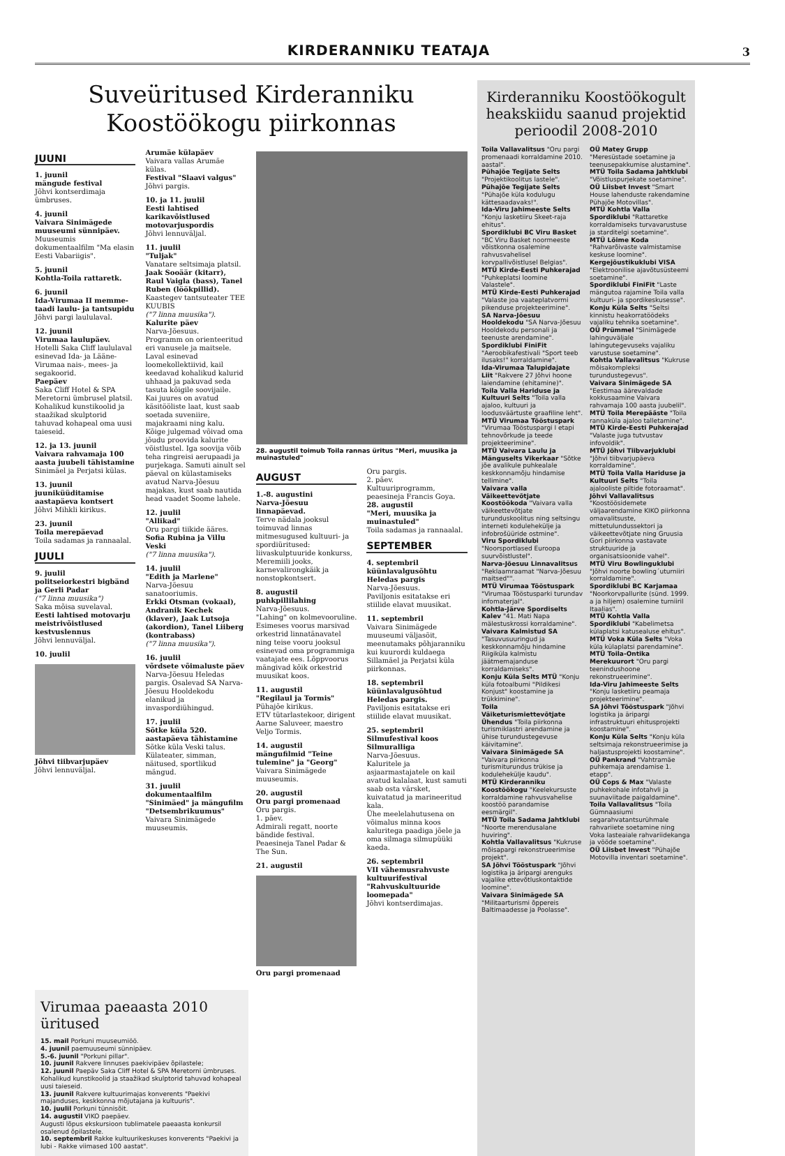KIRDERANNIKU TEATAJA
3
Suveüritused Kirderanniku Koostöökogu piirkonnas
JUUNI
1. juunil
mängude festival
Jõhvi kontserdimaja ümbruses.
4. juunil
Vaivara Sinimägede muuseumi sünnipäev.
Muuseumis dokumentaalfilm "Ma elasin Eesti Vabariigis".
5. juunil
Kohtla-Toila rattaretk.
6. juunil
Ida-Virumaa II memme-taadi laulu- ja tantsupidu
Jõhvi pargi laululaval.
12. juunil
Virumaa laulupäev.
Hotelli Saka Cliff laululaval esinevad Ida- ja Lääne-Virumaa nais-, mees- ja segakoorid.
Paepäev
Saka Cliff Hotel & SPA Meretorni ümbrusel platsil.
Kohalikud kunstikoolid ja staažikad skulptorid tahuvad kohapeal oma uusi taieseid.
12. ja 13. juunil
Vaivara rahvamaja 100 aasta juubeli tähistamine
Sinimäel ja Perjatsi külas.
13. juunil
juunikü­üditamise aastapäeva kontsert
Jõhvi Mihkli kirikus.
23. juunil
Toila merepäevad
Toila sadamas ja rannaalal.
JUULI
9. juulil
politseiorkestri bigbänd ja Gerli Padar
("7 linna muusika")
Saka mõisa suvelaval.
Eesti lahtised motovarju meistrivõistlused kestvuslennus
Jõhvi lennuväljal.
10. juulil
Jõhvi tiibvarjupäev
Jõhvi lennuväljal.
Arumäe külapäev
Vaivara vallas Arumäe külas.
Festival "Slaavi valgus"
Jõhvi pargis.
10. ja 11. juulil
Eesti lahtised karikavõistlused motovarjuspordis
Jõhvi lennuväljal.
11. juulil
"Tuljak"
Vanatare seltsimaja platsil.
Jaak Sooäär (kitarr), Raul Vaigla (bass), Tanel Ruben (löökpillid).
Kaastegev tantsuteater TEE KUUBIS
("7 linna muusika").
Kalurite päev
Narva-Jõesuus.
Programm on orienteeritud eri vanusele ja maitsele. Laval esinevad loomekollektiivid, kail keedavad kohalikud kalurid uhhaad ja pakuvad seda tasuta kõigile soovijaile.
Kai juures on avatud käsitööliste laat, kust saab soetada suveniire, majakraami ning kalu.
Kõige julgemad võivad oma jõudu proovida kalurite võistlustel. Iga soovija võib teha ringreisi aerupaadi ja purjekaga. Samuti ainult sel päeval on külastamiseks avatud Narva-Jõesuu majakas, kust saab nautida head vaadet Soome lahele.
12. juulil
"Allikad"
Oru pargi tiikide ääres.
Sofia Rubina ja Villu Veski
("7 linna muusika").
14. juulil
"Edith ja Marlene"
Narva-Jõesuu sanatooriumis.
Erkki Otsman (vokaal), Andranik Kechek (klaver), Jaak Lutsoja (akordion), Tanel Liiberg (kontrabass)
("7 linna muusika").
16. juulil
võrdsete võimaluste päev
Narva-Jõesuu Heledas pargis. Osalevad SA Narva-Jõesuu Hooldekodu elanikud ja invaspordiühingud.
17. juulil
Sõtke küla 520. aastapäeva tähistamine
Sõtke küla Veski talus.
Külateater, simman, näitused, sportlikud mängud.
31. juulil
dokumentaalfilm "Sinimäed" ja mängufilm "Detsembrikuumus"
Vaivara Sinimägede muuseumis.
28. augustil toimub Toila rannas üritus "Meri, muusika ja muinastuled"
AUGUST
1.-8. augustini
Narva-Jõesuu linnapäevad.
Terve nädala jooksul toimuvad linnas mitmesugused kultuuri- ja spordiüritused: liivaskulptuuride konkurss, Meremiili jooks, karnevalirongkäik ja nonstopkontsert.
8. augustil
puhkpillilahing
Narva-Jõesuus.
"Lahing" on kolmevooruline. Esimeses voorus marsivad orkestrid linnatänavatel ning teise vooru jooksul esinevad oma programmiga vaatajate ees. Lõppvoorus mängivad kõik orkestrid muusikat koos.
11. augustil
"Regilaul ja Tormis"
Pühajõe kirikus.
ETV tütarlastekoor, dirigent Aarne Saluveer, maestro Veljo Tormis.
14. augustil
mängufilmid "Teine tulemine" ja "Georg"
Vaivara Sinimägede muuseumis.
20. augustil
Oru pargi promenaad
Oru pargis.
1. päev.
Admirali regatt, noorte bändide festival.
Peaesineja Tanel Padar & The Sun.
21. augustil
Oru pargi promenaad
Oru pargis.
2. päev.
Kultuuriprogramm, peaesineja Francis Goya.
28. augustil
"Meri, muusika ja muinastuled"
Toila sadamas ja rannaalal.
SEPTEMBER
4. septembril
küünlavalgusõhtu Heledas pargis
Narva-Jõesuus.
Paviljonis esitatakse eri stiilide elavat muusikat.
11. septembril
Vaivara Sinimägede muuseumi väljasõit, meenutamaks põhjaranniku kui kuurordi kuldaega
Sillamäel ja Perjatsi küla piirkonnas.
18. septembril
küünlavalgusõhtud Heledas pargis.
Paviljonis esitatakse eri stiilide elavat muusikat.
25. septembril
Silmufestival koos Silmuralliga
Narva-Jõesuus.
Kaluritele ja asjaarmastajatele on kail avatud kalalaat, kust samuti saab osta värsket, kuivatatud ja marineeritud kala.
Ühe meelelahutusena on võimalus minna koos kaluritega paadiga jõele ja oma silmaga silmupüüki kaeda.
26. septembril
VII vähemusrahvuste kultuurifestival
"Rahvuskultuuride loomepada"
Jõhvi kontserdimajas.
Virumaa paeaasta 2010 üritused
15. mail Porkuni muuseumiöö.
4. juunil paemuuseumi sünnipäev.
5.-6. juunil "Porkuni pillar".
10. juunil Rakvere linnuses paekivipäev õpilastele;
12. juunil Paepäv Saka Cliff Hotel & SPA Meretorni ümbruses. Kohalikud kunstikoolid ja staažikad skulptorid tahuvad kohapeal uusi taieseid.
13. juunil Rakvere kultuurimajas konverents "Paekivi majanduses, keskkonna mõjutajana ja kultuuris".
10. juulil Porkuni tünnisõit.
14. augustil VIKO paepäev.
Augusti lõpus ekskursioon tublimatele paeaasta konkursil osalenud õpilastele.
10. septembril Rakke kultuurikeskuses konverents "Paekivi ja lubi - Rakke viimased 100 aastat".
Kirderanniku Koostöökogult heakskiidu saanud projektid perioodil 2008-2010
Toila Vallavalitsus "Oru pargi promenaadi korraldamine 2010. aastal".
Pühajõe Tegijate Selts "Projektikoolitus lastele".
Pühajõe Tegijate Selts "Pühajõe küla kodulugu kättesaadavaks!".
Ida-Viru Jahimeeste Selts "Konju lasketiiru Skeet-raja ehitus".
Spordiklubi BC Viru Basket "BC Viru Basket noormeeste võistkonna osalemine rahvusvahelisel korvpallivõistlusel Belgias".
MTÜ Kirde-Eesti Puhkerajad "Puhkeplatsi loomine Valastele".
MTÜ Kirde-Eesti Puhkerajad "Valaste joa vaateplatvormi pikenduse projekteerimine".
SA Narva-Jõesuu Hooldekodu "SA Narva-Jõesuu Hooldekodu personali ja teenuste arendamine".
Spordiklubi FiniFit "Aeroobikafestivali "Sport teeb ilusaks!" korraldamine".
Ida-Virumaa Talupidajate Liit "Rakvere 27 Jõhvi hoone laiendamine (ehitamine)".
Toila Valla Hariduse ja Kultuuri Selts "Toila valla ajaloo, kultuuri ja loodusväärtuste graafiline leht".
MTÜ Virumaa Tööstuspark "Virumaa Tööstuspargi I etapi tehnovõrkude ja teede projekteerimine".
MTÜ Vaivara Laulu ja Mänguselts Vikerkaar "Sõtke jõe avalikule puhkealale keskkonnamõju hindamise tellimine".
Vaivara valla Väikeettevõtjate Koostöökoda "Vaivara valla väikeettevõtjate turunduskoolitus ning seltsingu interneti kodulehekülje ja infobrošüüride ostmine".
Viru Spordiklubi "Noorsportlased Euroopa suurvõistlustel".
Narva-Jõesuu Linnavalitsus "Reklaamraamat "Narva-Jõesuu maitsed"".
MTÜ Virumaa Tööstuspark "Virumaa Tööstusparki turundav infomaterjal".
Kohtla-Järve Spordiselts Kalev "41. Mati Napa mälestuskrossi korraldamine".
Vaivara Kalmistud SA "Tasuvusuuringud ja keskkonnamõju hindamine Riigiküla kalmistu jäätmemajanduse korraldamiseks".
Konju Küla Selts MTÜ "Konju küla fotoalbumi "Pildikesi Konjust" koostamine ja trükkimine".
Toila Väiketurismiettevõtjate Ühendus "Toila piirkonna turismiklastri arendamine ja ühise turundustegevuse käivitamine".
Vaivara Sinimägede SA "Vaivara piirkonna turismiturundus trükise ja kodulehekülje kaudu".
MTÜ Kirderanniku Koostöökogu "Keelekursuste korraldamine rahvusvahelise koostöö parandamise eesmärgil".
MTÜ Toila Sadama Jahtklubi "Noorte merendusalane huviring".
Kohtla Vallavalitsus "Kukruse mõisapargi rekonstrueerimise projekt".
SA Jõhvi Tööstuspark "Jõhvi logistika ja äripargi arenguks vajalike ettevõtluskontaktide loomine".
Vaivara Sinimägede SA "Militaarturismi õppereis Baltimaadesse ja Poolasse".
OÜ Matey Grupp "Meresüstade soetamine ja teenusepakkumise alustamine".
MTÜ Toila Sadama Jahtklubi "Võistluspurjekate soetamine".
OÜ Liisbet Invest "Smart House lahenduste rakendamine Pühajõe Motovillas".
MTÜ Kohtla Valla Spordiklubi "Rattaretke korraldamiseks turvavarustuse ja starditelgi soetamine".
MTÜ Lõime Koda "Rahvarõivaste valmistamise keskuse loomine".
Kergejõustikuklubi VISA "Elektroonilise ajavõtusüsteemi soetamine".
Spordiklubi FiniFit "Laste mängutoa rajamine Toila valla kultuuri- ja spordikeskusesse".
Konju Küla Selts "Seltsi kinnistu heakorratöödeks vajaliku tehnika soetamine".
OÜ Prümmel "Sinimägede lahinguväljale lahingutegevuseks vajaliku varustuse soetamine".
Kohtla Vallavalitsus "Kukruse mõisakompleksi turundustegevus".
Vaivara Sinimägede SA "Eestimaa äärevaldade kokkusaamine Vaivara rahvamaja 100 aasta juubelil".
MTÜ Toila Merepääste "Toila rannaküla ajaloo talletamine".
MTÜ Kirde-Eesti Puhkerajad "Valaste juga tutvustav infovoldik".
MTÜ Jõhvi Tiibvarjuklubi "Jõhvi tiibvarjupäeva korraldamine".
MTÜ Toila Valla Hariduse ja Kultuuri Selts "Toila ajalooliste piltide fotoraamat".
Jõhvi Vallavalitsus "Koostöösidemete väljaarendamine KIKO piirkonna omavalitsuste, mittetulundussektori ja väikeettevõtjate ning Gruusia Gori piirkonna vastavate struktuuride ja organisatsioonide vahel".
MTÜ Viru Bowlinguklubi "Jõhvi noorte bowling´uturniiri korraldamine".
Spordiklubi BC Karjamaa "Noorkorvpallurite (sünd. 1999. a ja hiljem) osalemine turniiril Itaalias".
MTÜ Kohtla Valla Spordiklubi "Kabelimetsa külaplatsi katusealuse ehitus".
MTÜ Voka Küla Selts "Voka küla külaplatsi parendamine".
MTÜ Toila-Ontika Merekuurort "Oru pargi teenindushoone rekonstrueerimine".
Ida-Viru Jahimeeste Selts "Konju lasketiiru peamaja projekteerimine".
SA Jõhvi Tööstuspark "Jõhvi logistika ja äripargi infrastruktuuri ehitusprojekti koostamine".
Konju Küla Selts "Konju küla seltsimaja rekonstrueerimise ja haljastusprojekti koostamine".
OÜ Pankrand "Vahtramäe puhkemaja arendamise 1. etapp".
OÜ Cops & Max "Valaste puhkekohale infotahvli ja suunaviitade paigaldamine".
Toila Vallavalitsus "Toila Gümnaasiumi segarahvatantsurühmale rahvariiete soetamine ning Voka lasteaiale rahvariidekanga ja vööde soetamine".
OÜ Liisbet Invest "Pühajõe Motovilla inventari soetamine".